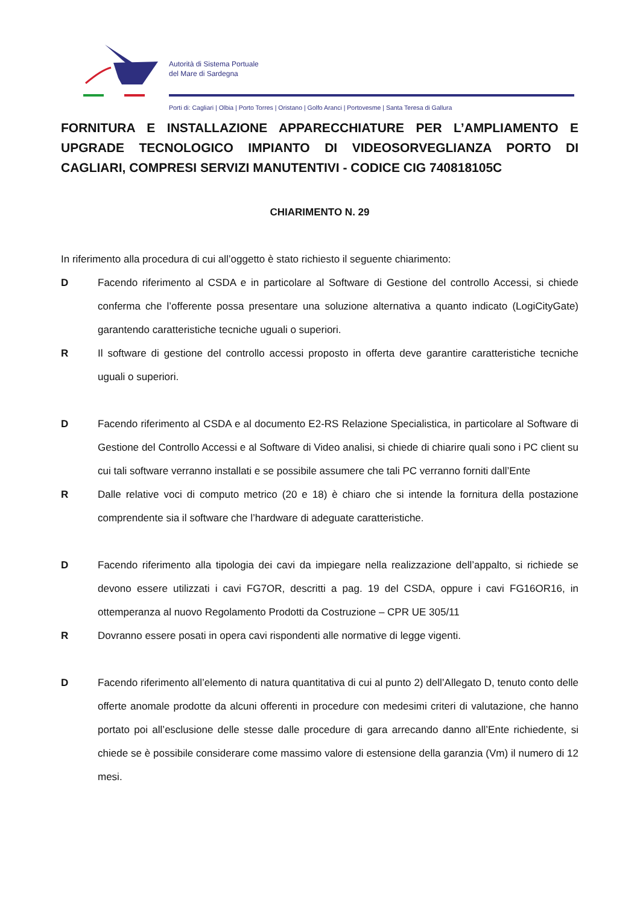Autorità di Sistema Portuale
del Mare di Sardegna
Porti di: Cagliari | Olbia | Porto Torres | Oristano | Golfo Aranci | Portovesme | Santa Teresa di Gallura
FORNITURA E INSTALLAZIONE APPARECCHIATURE PER L’AMPLIAMENTO E UPGRADE TECNOLOGICO IMPIANTO DI VIDEOSORVEGLIANZA PORTO DI CAGLIARI, COMPRESI SERVIZI MANUTENTIVI - CODICE CIG 740818105C
CHIARIMENTO N. 29
In riferimento alla procedura di cui all’oggetto è stato richiesto il seguente chiarimento:
D Facendo riferimento al CSDA e in particolare al Software di Gestione del controllo Accessi, si chiede conferma che l’offerente possa presentare una soluzione alternativa a quanto indicato (LogiCityGate) garantendo caratteristiche tecniche uguali o superiori.
R Il software di gestione del controllo accessi proposto in offerta deve garantire caratteristiche tecniche uguali o superiori.
D Facendo riferimento al CSDA e al documento E2-RS Relazione Specialistica, in particolare al Software di Gestione del Controllo Accessi e al Software di Video analisi, si chiede di chiarire quali sono i PC client su cui tali software verranno installati e se possibile assumere che tali PC verranno forniti dall’Ente
R Dalle relative voci di computo metrico (20 e 18) è chiaro che si intende la fornitura della postazione comprendente sia il software che l’hardware di adeguate caratteristiche.
D Facendo riferimento alla tipologia dei cavi da impiegare nella realizzazione dell’appalto, si richiede se devono essere utilizzati i cavi FG7OR, descritti a pag. 19 del CSDA, oppure i cavi FG16OR16, in ottemperanza al nuovo Regolamento Prodotti da Costruzione – CPR UE 305/11
R Dovranno essere posati in opera cavi rispondenti alle normative di legge vigenti.
D Facendo riferimento all’elemento di natura quantitativa di cui al punto 2) dell’Allegato D, tenuto conto delle offerte anomale prodotte da alcuni offerenti in procedure con medesimi criteri di valutazione, che hanno portato poi all’esclusione delle stesse dalle procedure di gara arrecando danno all’Ente richiedente, si chiede se è possibile considerare come massimo valore di estensione della garanzia (Vm) il numero di 12 mesi.